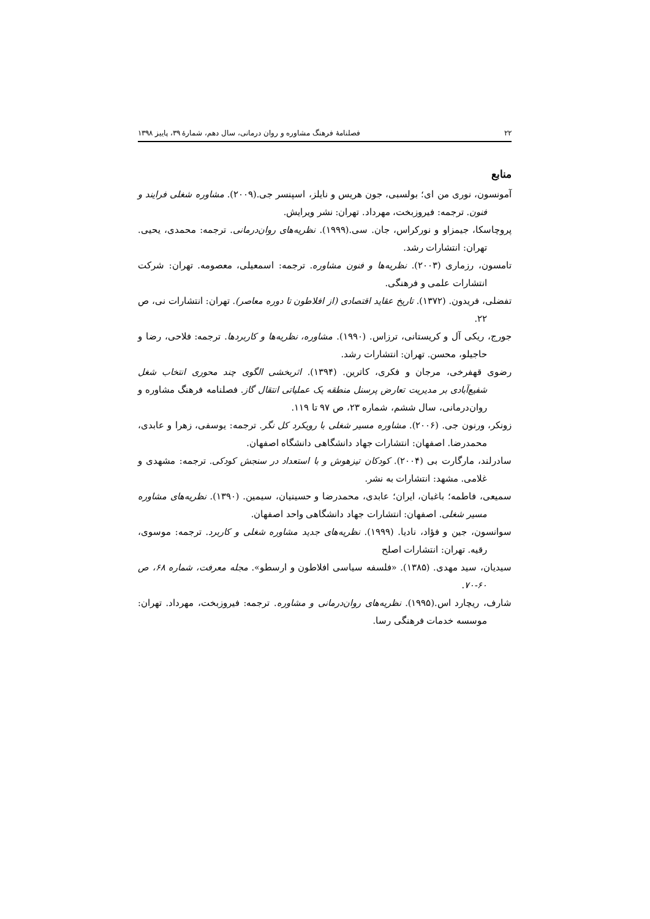۲۲ فصلنامهٔ فرهنگ مشاوره و روان درمانی، سال دهم، شمارهٔ ۳۹، پاییز ۱۳۹۸
منابع
آمونسون، نوری من ای؛ بولسبی، جون هریس و نایلز، اسپنسر جی.(۲۰۰۹). مشاوره شغلی فرایند و فنون. ترجمه: فیروزبخت، مهرداد. تهران: نشر ویرایش.
پروچاسکا، جیمزاو و نورکراس، جان. سی.(۱۹۹۹). نظریه‌های روان‌درمانی. ترجمه: محمدی، یحیی. تهران: انتشارات رشد.
تامسون، رزماری (۲۰۰۳). نظریه‌ها و فنون مشاوره. ترجمه: اسمعیلی، معصومه. تهران: شرکت انتشارات علمی و فرهنگی.
تفضلی، فریدون. (۱۳۷۲). تاریخ عقاید اقتصادی (از افلاطون تا دوره معاصر). تهران: انتشارات نی، ص ۲۲.
جورج، ریکی آل و کریستانی، ترزاس. (۱۹۹۰). مشاوره، نظریه‌ها و کاربردها. ترجمه: فلاحی، رضا و حاجیلو، محسن. تهران: انتشارات رشد.
رضوی قهفرخی، مرجان و فکری، کاترین. (۱۳۹۴). اثربخشی الگوی چند محوری انتخاب شغل شفیع‌آبادی بر مدیریت تعارض پرسنل منطقه یک عملیاتی انتقال گاز. فصلنامه فرهنگ مشاوره و روان‌درمانی، سال ششم، شماره ۲۳، ص ۹۷ تا ۱۱۹.
زونکر، ورنون جی. (۲۰۰۶). مشاوره مسیر شغلی با رویکرد کل نگر. ترجمه: یوسفی، زهرا و عابدی، محمدرضا. اصفهان: انتشارات جهاد دانشگاهی دانشگاه اصفهان.
سادرلند، مارگارت بی (۲۰۰۴). کودکان تیزهوش و با استعداد در سنجش کودکی. ترجمه: مشهدی و غلامی. مشهد: انتشارات به نشر.
سمیعی، فاطمه؛ باغبان، ایران؛ عابدی، محمدرضا و حسینیان، سیمین. (۱۳۹۰). نظریه‌های مشاوره مسیر شغلی. اصفهان: انتشارات جهاد دانشگاهی واحد اصفهان.
سوانسون، جین و فؤاد، نادیا. (۱۹۹۹). نظریه‌های جدید مشاوره شغلی و کاربرد. ترجمه: موسوی، رقیه. تهران: انتشارات اصلح
سیدیان، سید مهدی. (۱۳۸۵). «فلسفه سیاسی افلاطون و ارسطو». مجله معرفت، شماره ۶۸، ص ۶۰-۷۰.
شارف، ریچارد اس.(۱۹۹۵). نظریه‌های روان‌درمانی و مشاوره. ترجمه: فیروزبخت، مهرداد. تهران: موسسه خدمات فرهنگی رسا.